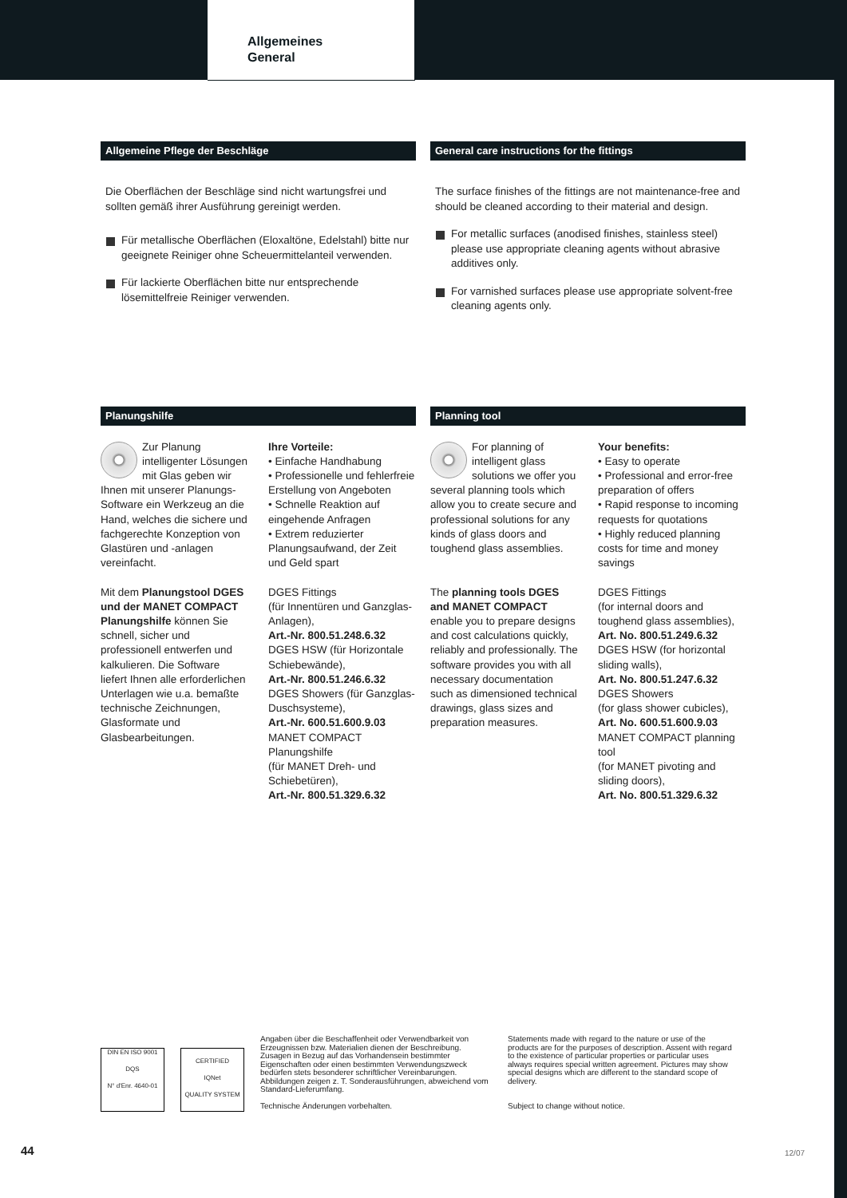Allgemeines
General
Allgemeine Pflege der Beschläge
Die Oberflächen der Beschläge sind nicht wartungsfrei und sollten gemäß ihrer Ausführung gereinigt werden.
Für metallische Oberflächen (Eloxaltöne, Edelstahl) bitte nur geeignete Reiniger ohne Scheuermittelanteil verwenden.
Für lackierte Oberflächen bitte nur entsprechende lösemittelfreie Reiniger verwenden.
General care instructions for the fittings
The surface finishes of the fittings are not maintenance-free and should be cleaned according to their material and design.
For metallic surfaces (anodised finishes, stainless steel) please use appropriate cleaning agents without abrasive additives only.
For varnished surfaces please use appropriate solvent-free cleaning agents only.
Planungshilfe
Zur Planung intelligenter Lösungen mit Glas geben wir Ihnen mit unserer Planungs-Software ein Werkzeug an die Hand, welches die sichere und fachgerechte Konzeption von Glastüren und -anlagen vereinfacht.
Mit dem Planungstool DGES und der MANET COMPACT Planungshilfe können Sie schnell, sicher und professionell entwerfen und kalkulieren. Die Software liefert Ihnen alle erforderlichen Unterlagen wie u.a. bemaßte technische Zeichnungen, Glasformate und Glasbearbeitungen.
Ihre Vorteile:
• Einfache Handhabung
• Professionelle und fehlerfreie Erstellung von Angeboten
• Schnelle Reaktion auf eingehende Anfragen
• Extrem reduzierter Planungsaufwand, der Zeit und Geld spart
DGES Fittings
(für Innentüren und Ganzglas-Anlagen),
Art.-Nr. 800.51.248.6.32
DGES HSW (für Horizontale Schiebewände),
Art.-Nr. 800.51.246.6.32
DGES Showers (für Ganzglas-Duschsysteme),
Art.-Nr. 600.51.600.9.03
MANET COMPACT Planungshilfe
(für MANET Dreh- und Schiebetüren),
Art.-Nr. 800.51.329.6.32
Planning tool
For planning of intelligent glass solutions we offer you several planning tools which allow you to create secure and professional solutions for any kinds of glass doors and toughend glass assemblies.
The planning tools DGES and MANET COMPACT enable you to prepare designs and cost calculations quickly, reliably and professionally. The software provides you with all necessary documentation such as dimensioned technical drawings, glass sizes and preparation measures.
Your benefits:
• Easy to operate
• Professional and error-free preparation of offers
• Rapid response to incoming requests for quotations
• Highly reduced planning costs for time and money savings
DGES Fittings
(for internal doors and toughend glass assemblies),
Art. No. 800.51.249.6.32
DGES HSW (for horizontal sliding walls),
Art. No. 800.51.247.6.32
DGES Showers
(for glass shower cubicles),
Art. No. 600.51.600.9.03
MANET COMPACT planning tool
(for MANET pivoting and sliding doors),
Art. No. 800.51.329.6.32
DIN EN ISO 9001
DQS
N° d'Enr. 4640-01
CERTIFIED
IQNet
QUALITY SYSTEM
Angaben über die Beschaffenheit oder Verwendbarkeit von Erzeugnissen bzw. Materialien dienen der Beschreibung. Zusagen in Bezug auf das Vorhandensein bestimmter Eigenschaften oder einen bestimmten Verwendungszweck bedürfen stets besonderer schriftlicher Vereinbarungen. Abbildungen zeigen z. T. Sonderausführungen, abweichend vom Standard-Lieferumfang.
Technische Änderungen vorbehalten.
Statements made with regard to the nature or use of the products are for the purposes of description. Assent with regard to the existence of particular properties or particular uses always requires special written agreement. Pictures may show special designs which are different to the standard scope of delivery.
Subject to change without notice.
44 12/07